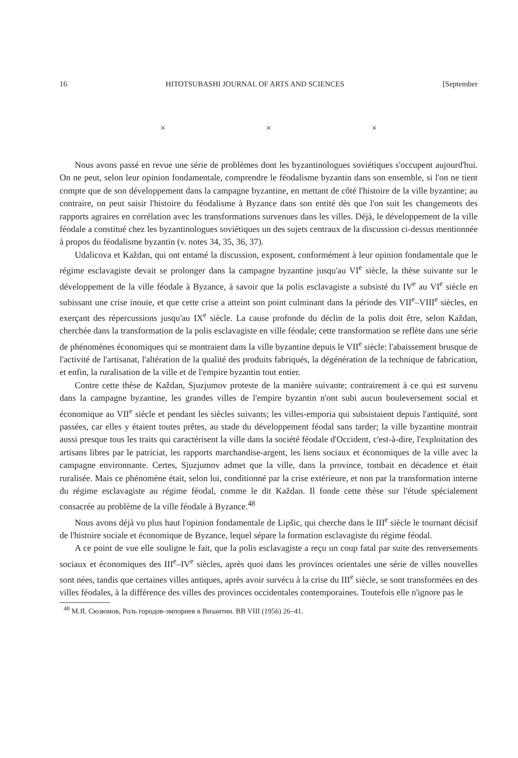16 HITOTSUBASHI JOURNAL OF ARTS AND SCIENCES [September
× × ×
Nous avons passé en revue une série de problèmes dont les byzantinologues soviétiques s'occupent aujourd'hui. On ne peut, selon leur opinion fondamentale, comprendre le féodalisme byzantin dans son ensemble, si l'on ne tient compte que de son développement dans la campagne byzantine, en mettant de côté l'histoire de la ville byzantine; au contraire, on peut saisir l'histoire du féodalisme à Byzance dans son entité dès que l'on suit les changements des rapports agraires en corrélation avec les transformations survenues dans les villes. Déjà, le développement de la ville féodale a constitué chez les byzantinologues soviétiques un des sujets centraux de la discussion ci-dessus mentionnée à propos du féodalisme byzantin (v. notes 34, 35, 36, 37).
Udalicova et Každan, qui ont entamé la discussion, exposent, conformément à leur opinion fondamentale que le régime esclavagiste devait se prolonger dans la campagne byzantine jusqu'au VI<sup>e</sup> siècle, la thèse suivante sur le développement de la ville féodale à Byzance, à savoir que la polis esclavagiste a subsisté du IV<sup>e</sup> au VI<sup>e</sup> siècle en subissant une crise inouïe, et que cette crise a atteint son point culminant dans la période des VII<sup>e</sup>–VIII<sup>e</sup> siècles, en exerçant des répercussions jusqu'au IX<sup>e</sup> siècle. La cause profonde du déclin de la polis doit être, selon Každan, cherchée dans la transformation de la polis esclavagiste en ville féodale; cette transformation se reflète dans une série de phénomènes économiques qui se montraient dans la ville byzantine depuis le VII<sup>e</sup> siècle: l'abaissement brusque de l'activité de l'artisanat, l'altération de la qualité des produits fabriqués, la dégénération de la technique de fabrication, et enfin, la ruralisation de la ville et de l'empire byzantin tout entier.
Contre cette thèse de Každan, Sjuzjumov proteste de la manière suivante; contrairement à ce qui est survenu dans la campagne byzantine, les grandes villes de l'empire byzantin n'ont subi aucun bouleversement social et économique au VII<sup>e</sup> siècle et pendant les siècles suivants; les villes-emporia qui subsistaient depuis l'antiquité, sont passées, car elles y étaient toutes prêtes, au stade du développement féodal sans tarder; la ville byzantine montrait aussi presque tous les traits qui caractérisent la ville dans la société féodale d'Occident, c'est-à-dire, l'exploitation des artisans libres par le patriciat, les rapports marchandise-argent, les liens sociaux et économiques de la ville avec la campagne environnante. Certes, Sjuzjumov admet que la ville, dans la province, tombait en décadence et était ruralisée. Mais ce phénomène était, selon lui, conditionné par la crise extérieure, et non par la transformation interne du régime esclavagiste au régime féodal, comme le dit Každan. Il fonde cette thèse sur l'étude spécialement consacrée au problème de la ville féodale à Byzance.<sup>48</sup>
Nous avons déjà vu plus haut l'opinion fondamentale de Lipšic, qui cherche dans le III<sup>e</sup> siècle le tournant décisif de l'histoire sociale et économique de Byzance, lequel sépare la formation esclavagiste du régime féodal.
A ce point de vue elle souligne le fait, que la polis esclavagiste a reçu un coup fatal par suite des renversements sociaux et économiques des III<sup>e</sup>–IV<sup>e</sup> siècles, après quoi dans les provinces orientales une série de villes nouvelles sont nées, tandis que certaines villes antiques, après avoir survécu à la crise du III<sup>e</sup> siècle, se sont transformées en des villes féodales, à la différence des villes des provinces occidentales contemporaines. Toutefois elle n'ignore pas le
<sup>48</sup> М.Я. Сюзюмов, Роль городов-эмпориев в Византии. BB VIII (1956) 26–41.